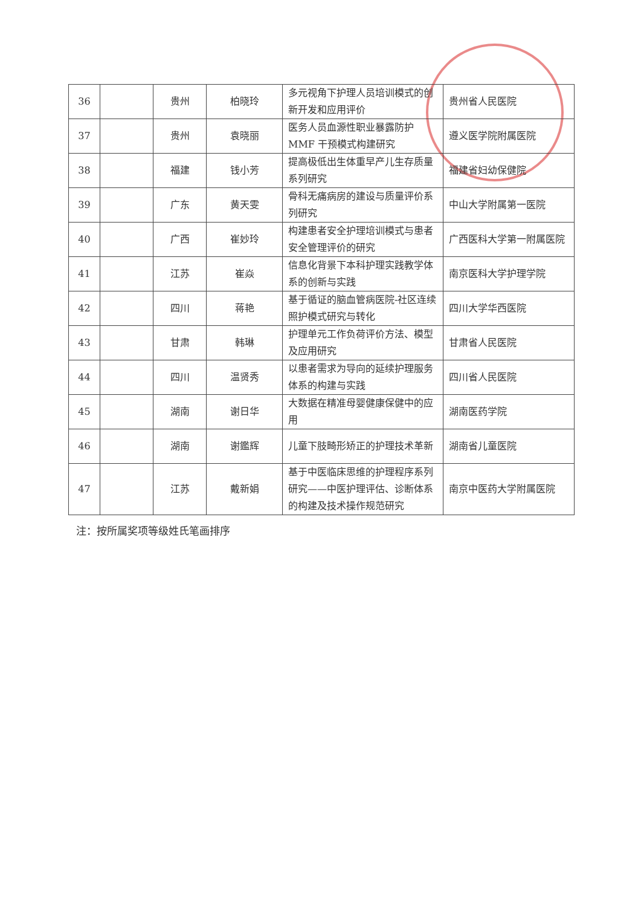| 36 | | 贵州 | 柏晓玲 | 多元视角下护理人员培训模式的创新开发和应用评价 | 贵州省人民医院 |
| 37 | | 贵州 | 袁晓丽 | 医务人员血源性职业暴露防护MMF 干预模式构建研究 | 遵义医学院附属医院 |
| 38 | | 福建 | 钱小芳 | 提高极低出生体重早产儿生存质量系列研究 | 福建省妇幼保健院 |
| 39 | | 广东 | 黄天雯 | 骨科无痛病房的建设与质量评价系列研究 | 中山大学附属第一医院 |
| 40 | | 广西 | 崔妙玲 | 构建患者安全护理培训模式与患者安全管理评价的研究 | 广西医科大学第一附属医院 |
| 41 | | 江苏 | 崔焱 | 信息化背景下本科护理实践教学体系的创新与实践 | 南京医科大学护理学院 |
| 42 | | 四川 | 蒋艳 | 基于循证的脑血管病医院-社区连续照护模式研究与转化 | 四川大学华西医院 |
| 43 | | 甘肃 | 韩琳 | 护理单元工作负荷评价方法、模型及应用研究 | 甘肃省人民医院 |
| 44 | | 四川 | 温贤秀 | 以患者需求为导向的延续护理服务体系的构建与实践 | 四川省人民医院 |
| 45 | | 湖南 | 谢日华 | 大数据在精准母婴健康保健中的应用 | 湖南医药学院 |
| 46 | | 湖南 | 谢鑑辉 | 儿童下肢畸形矫正的护理技术革新 | 湖南省儿童医院 |
| 47 | | 江苏 | 戴新娟 | 基于中医临床思维的护理程序系列研究——中医护理评估、诊断体系的构建及技术操作规范研究 | 南京中医药大学附属医院 |
注：按所属奖项等级姓氏笔画排序